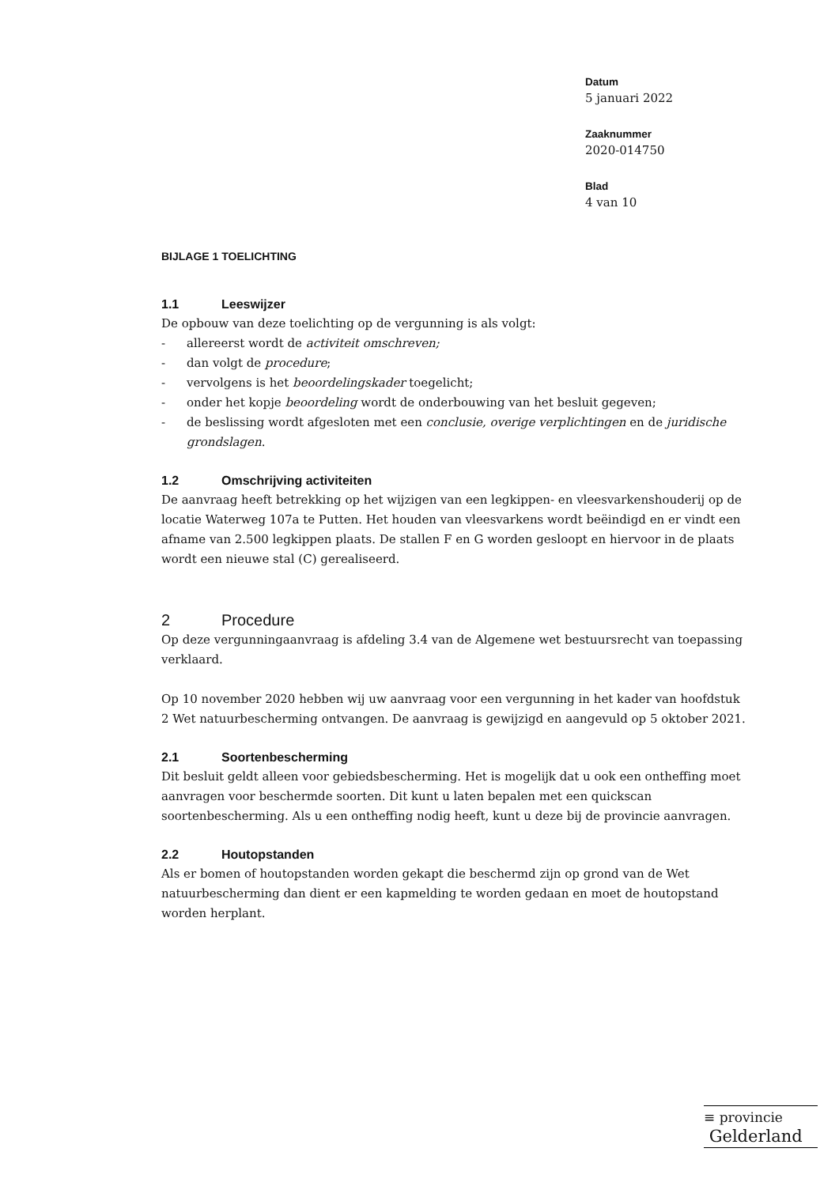Datum
5 januari 2022
Zaaknummer
2020-014750
Blad
4 van 10
BIJLAGE 1 TOELICHTING
1.1 Leeswijzer
De opbouw van deze toelichting op de vergunning is als volgt:
- allereerst wordt de activiteit omschreven;
- dan volgt de procedure;
- vervolgens is het beoordelingskader toegelicht;
- onder het kopje beoordeling wordt de onderbouwing van het besluit gegeven;
- de beslissing wordt afgesloten met een conclusie, overige verplichtingen en de juridische grondslagen.
1.2 Omschrijving activiteiten
De aanvraag heeft betrekking op het wijzigen van een legkippen- en vleesvarkenshouderij op de locatie Waterweg 107a te Putten. Het houden van vleesvarkens wordt beëindigd en er vindt een afname van 2.500 legkippen plaats. De stallen F en G worden gesloopt en hiervoor in de plaats wordt een nieuwe stal (C) gerealiseerd.
2 Procedure
Op deze vergunningaanvraag is afdeling 3.4 van de Algemene wet bestuursrecht van toepassing verklaard.
Op 10 november 2020 hebben wij uw aanvraag voor een vergunning in het kader van hoofdstuk 2 Wet natuurbescherming ontvangen. De aanvraag is gewijzigd en aangevuld op 5 oktober 2021.
2.1 Soortenbescherming
Dit besluit geldt alleen voor gebiedsbescherming. Het is mogelijk dat u ook een ontheffing moet aanvragen voor beschermde soorten. Dit kunt u laten bepalen met een quickscan soortenbescherming. Als u een ontheffing nodig heeft, kunt u deze bij de provincie aanvragen.
2.2 Houtopstanden
Als er bomen of houtopstanden worden gekapt die beschermd zijn op grond van de Wet natuurbescherming dan dient er een kapmelding te worden gedaan en moet de houtopstand worden herplant.
≡ provincie
Gelderland